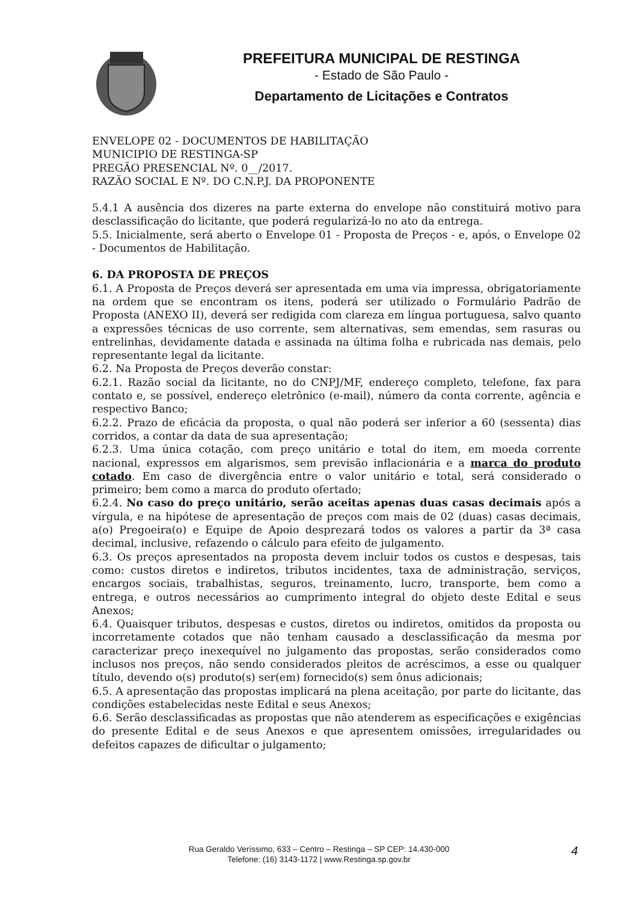PREFEITURA MUNICIPAL DE RESTINGA
- Estado de São Paulo -
Departamento de Licitações e Contratos
ENVELOPE 02 - DOCUMENTOS DE HABILITAÇÃO
MUNICIPIO DE RESTINGA-SP
PREGÃO PRESENCIAL Nº. 0__/2017.
RAZÃO SOCIAL E Nº. DO C.N.P.J. DA PROPONENTE
5.4.1 A ausência dos dizeres na parte externa do envelope não constituirá motivo para desclassificação do licitante, que poderá regularizá-lo no ato da entrega.
5.5. Inicialmente, será aberto o Envelope 01 - Proposta de Preços - e, após, o Envelope 02 - Documentos de Habilitação.
6. DA PROPOSTA DE PREÇOS
6.1. A Proposta de Preços deverá ser apresentada em uma via impressa, obrigatoriamente na ordem que se encontram os itens, poderá ser utilizado o Formulário Padrão de Proposta (ANEXO II), deverá ser redigida com clareza em língua portuguesa, salvo quanto a expressões técnicas de uso corrente, sem alternativas, sem emendas, sem rasuras ou entrelinhas, devidamente datada e assinada na última folha e rubricada nas demais, pelo representante legal da licitante.
6.2. Na Proposta de Preços deverão constar:
6.2.1. Razão social da licitante, no do CNPJ/MF, endereço completo, telefone, fax para contato e, se possível, endereço eletrônico (e-mail), número da conta corrente, agência e respectivo Banco;
6.2.2. Prazo de eficácia da proposta, o qual não poderá ser inferior a 60 (sessenta) dias corridos, a contar da data de sua apresentação;
6.2.3. Uma única cotação, com preço unitário e total do item, em moeda corrente nacional, expressos em algarismos, sem previsão inflacionária e a marca do produto cotado. Em caso de divergência entre o valor unitário e total, será considerado o primeiro; bem como a marca do produto ofertado;
6.2.4. No caso do preço unitário, serão aceitas apenas duas casas decimais após a vírgula, e na hipótese de apresentação de preços com mais de 02 (duas) casas decimais, a(o) Pregoeira(o) e Equipe de Apoio desprezará todos os valores a partir da 3ª casa decimal, inclusive, refazendo o cálculo para efeito de julgamento.
6.3. Os preços apresentados na proposta devem incluir todos os custos e despesas, tais como: custos diretos e indiretos, tributos incidentes, taxa de administração, serviços, encargos sociais, trabalhistas, seguros, treinamento, lucro, transporte, bem como a entrega, e outros necessários ao cumprimento integral do objeto deste Edital e seus Anexos;
6.4. Quaisquer tributos, despesas e custos, diretos ou indiretos, omitidos da proposta ou incorretamente cotados que não tenham causado a desclassificação da mesma por caracterizar preço inexequível no julgamento das propostas, serão considerados como inclusos nos preços, não sendo considerados pleitos de acréscimos, a esse ou qualquer título, devendo o(s) produto(s) ser(em) fornecido(s) sem ônus adicionais;
6.5. A apresentação das propostas implicará na plena aceitação, por parte do licitante, das condições estabelecidas neste Edital e seus Anexos;
6.6. Serão desclassificadas as propostas que não atenderem as especificações e exigências do presente Edital e de seus Anexos e que apresentem omissões, irregularidades ou defeitos capazes de dificultar o julgamento;
Rua Geraldo Veríssimo, 633 – Centro – Restinga – SP CEP: 14.430-000
Telefone: (16) 3143-1172 | www.Restinga.sp.gov.br
4